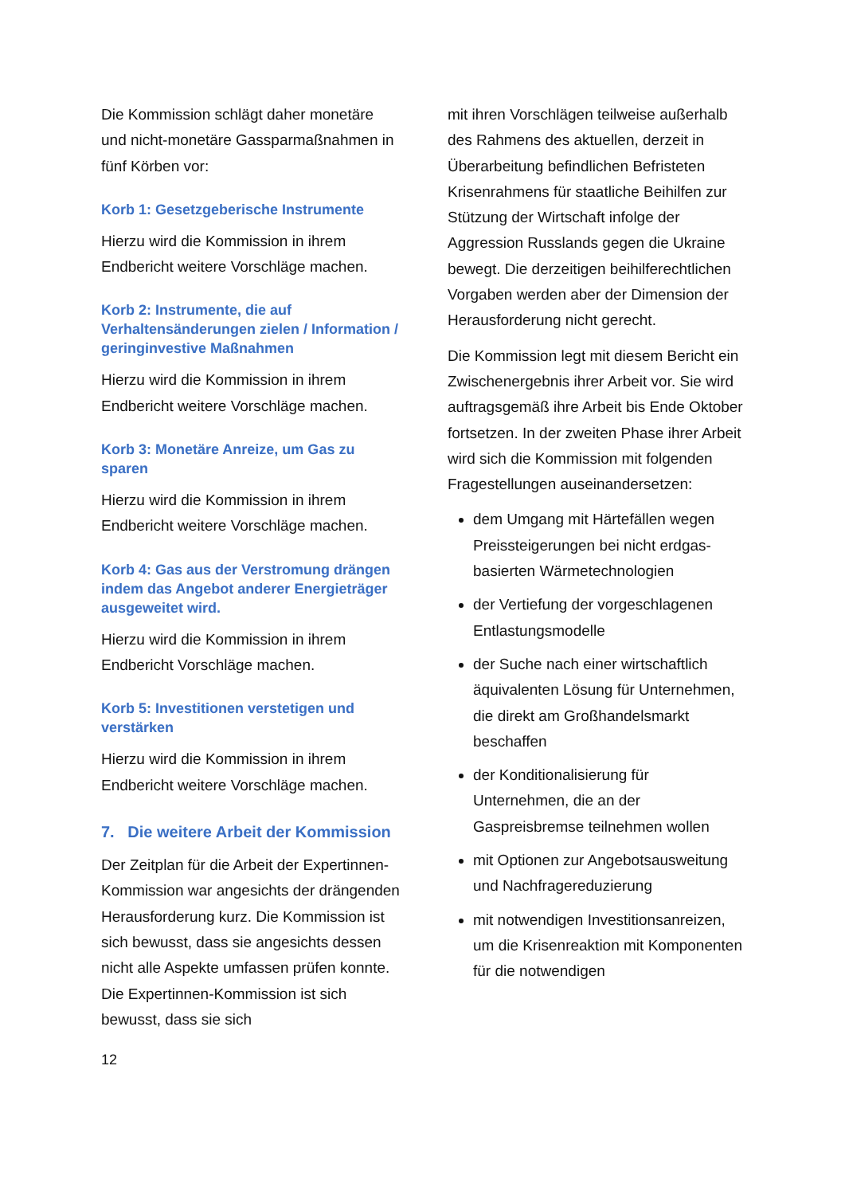Die Kommission schlägt daher monetäre und nicht-monetäre Gassparmaßnahmen in fünf Körben vor:
Korb 1: Gesetzgeberische Instrumente
Hierzu wird die Kommission in ihrem Endbericht weitere Vorschläge machen.
Korb 2: Instrumente, die auf Verhaltensänderungen zielen / Information / geringinvestive Maßnahmen
Hierzu wird die Kommission in ihrem Endbericht weitere Vorschläge machen.
Korb 3: Monetäre Anreize, um Gas zu sparen
Hierzu wird die Kommission in ihrem Endbericht weitere Vorschläge machen.
Korb 4: Gas aus der Verstromung drängen indem das Angebot anderer Energieträger ausgeweitet wird.
Hierzu wird die Kommission in ihrem Endbericht Vorschläge machen.
Korb 5: Investitionen verstetigen und verstärken
Hierzu wird die Kommission in ihrem Endbericht weitere Vorschläge machen.
7. Die weitere Arbeit der Kommission
Der Zeitplan für die Arbeit der Expertinnen-Kommission war angesichts der drängenden Herausforderung kurz. Die Kommission ist sich bewusst, dass sie angesichts dessen nicht alle Aspekte umfassen prüfen konnte. Die Expertinnen-Kommission ist sich bewusst, dass sie sich
mit ihren Vorschlägen teilweise außerhalb des Rahmens des aktuellen, derzeit in Überarbeitung befindlichen Befristeten Krisenrahmens für staatliche Beihilfen zur Stützung der Wirtschaft infolge der Aggression Russlands gegen die Ukraine bewegt. Die derzeitigen beihilferechtlichen Vorgaben werden aber der Dimension der Herausforderung nicht gerecht.
Die Kommission legt mit diesem Bericht ein Zwischenergebnis ihrer Arbeit vor. Sie wird auftragsgemäß ihre Arbeit bis Ende Oktober fortsetzen. In der zweiten Phase ihrer Arbeit wird sich die Kommission mit folgenden Fragestellungen auseinandersetzen:
dem Umgang mit Härtefällen wegen Preissteigerungen bei nicht erdgas-basierten Wärmetechnologien
der Vertiefung der vorgeschlagenen Entlastungsmodelle
der Suche nach einer wirtschaftlich äquivalenten Lösung für Unternehmen, die direkt am Großhandelsmarkt beschaffen
der Konditionalisierung für Unternehmen, die an der Gaspreisbremse teilnehmen wollen
mit Optionen zur Angebotsausweitung und Nachfragereduzierung
mit notwendigen Investitionsanreizen, um die Krisenreaktion mit Komponenten für die notwendigen
12